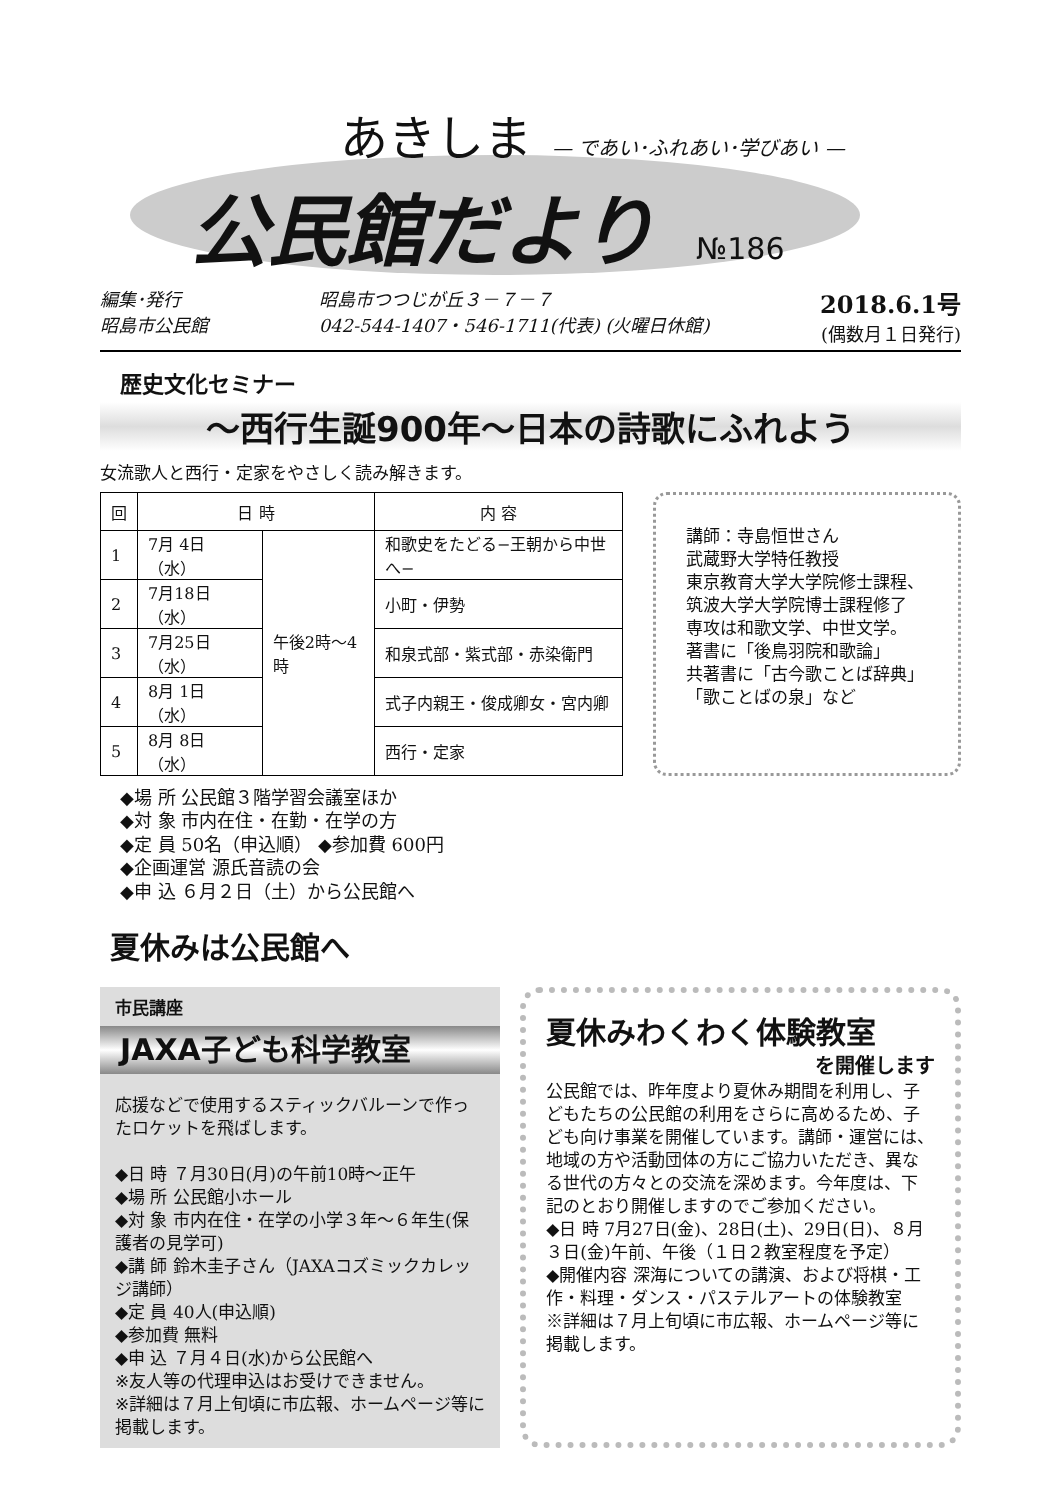あきしま — であい･ふれあい･学びあい —
公民館だより №186
編集･発行
昭島市公民館
昭島市つつじが丘３－７－７
042-544-1407・546-1711(代表) (火曜日休館)
2018.6.1号
(偶数月１日発行)
歴史文化セミナー
～西行生誕900年～日本の詩歌にふれよう
女流歌人と西行・定家をやさしく読み解きます。
| 回 | 日 時 | | 内 容 |
| --- | --- | --- | --- |
| 1 | 7月 4日（水） | 午後2時～4時 | 和歌史をたどる−王朝から中世へ− |
| 2 | 7月18日（水） | | 小町・伊勢 |
| 3 | 7月25日（水） | | 和泉式部・紫式部・赤染衛門 |
| 4 | 8月 1日（水） | | 式子内親王・俊成卿女・宮内卿 |
| 5 | 8月 8日（水） | | 西行・定家 |
講師：寺島恒世さん
武蔵野大学特任教授
東京教育大学大学院修士課程、
筑波大学大学院博士課程修了
専攻は和歌文学、中世文学。
著書に「後鳥羽院和歌論」
共著書に「古今歌ことば辞典」
「歌ことばの泉」など
◆場 所 公民館３階学習会議室ほか
◆対 象 市内在住・在勤・在学の方
◆定 員 50名（申込順） ◆参加費 600円
◆企画運営 源氏音読の会
◆申 込 ６月２日（土）から公民館へ
夏休みは公民館へ
市民講座
JAXA子ども科学教室
応援などで使用するスティックバルーンで作ったロケットを飛ばします。
◆日 時 ７月30日(月)の午前10時～正午
◆場 所 公民館小ホール
◆対 象 市内在住・在学の小学３年～６年生(保護者の見学可)
◆講 師 鈴木圭子さん（JAXAコズミックカレッジ講師）
◆定 員 40人(申込順)
◆参加費 無料
◆申 込 ７月４日(水)から公民館へ
※友人等の代理申込はお受けできません。
※詳細は７月上旬頃に市広報、ホームページ等に掲載します。
夏休みわくわく体験教室
を開催します
公民館では、昨年度より夏休み期間を利用し、子どもたちの公民館の利用をさらに高めるため、子ども向け事業を開催しています。講師・運営には、地域の方や活動団体の方にご協力いただき、異なる世代の方々との交流を深めます。今年度は、下記のとおり開催しますのでご参加ください。
◆日 時 7月27日(金)、28日(土)、29日(日)、８月３日(金)午前、午後（１日２教室程度を予定）
◆開催内容 深海についての講演、および将棋・工作・料理・ダンス・パステルアートの体験教室
※詳細は７月上旬頃に市広報、ホームページ等に掲載します。